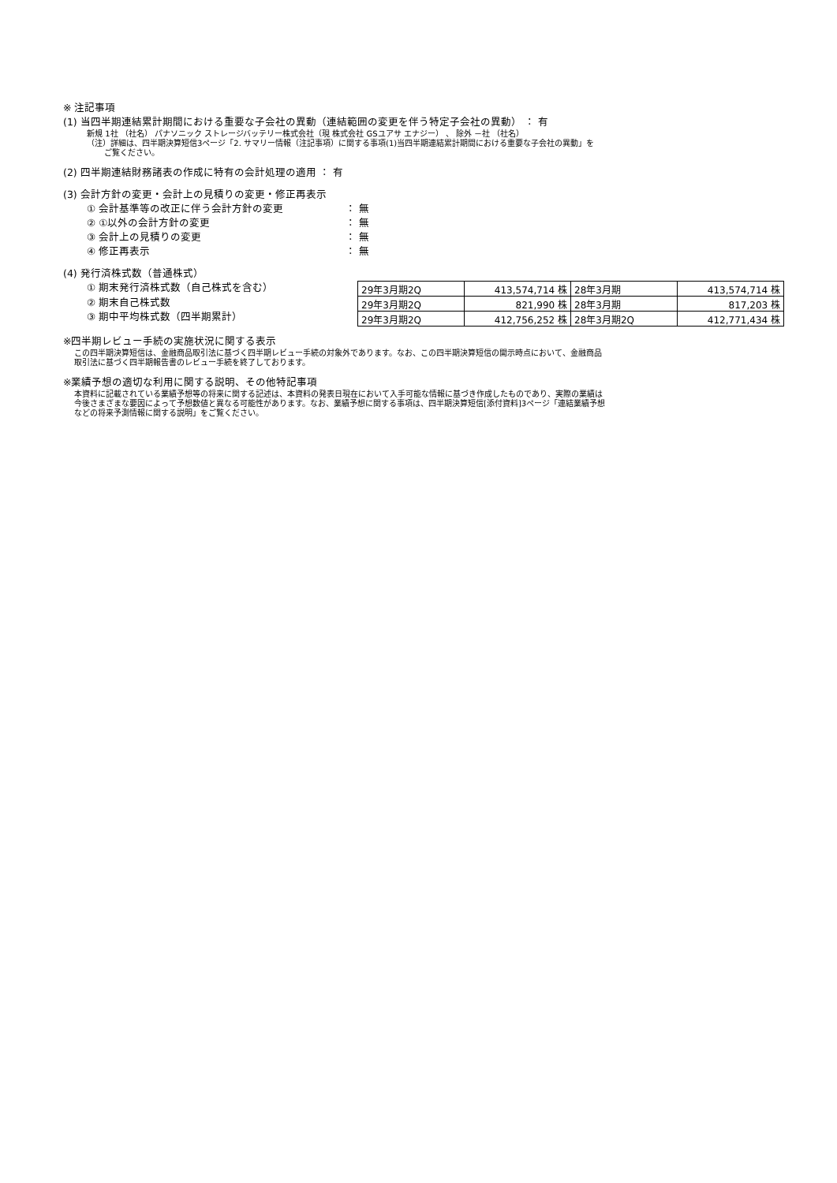※ 注記事項
(1) 当四半期連結累計期間における重要な子会社の異動（連結範囲の変更を伴う特定子会社の異動） ： 有
新規 1社 （社名） パナソニック ストレージバッテリー株式会社（現 株式会社 GSユアサ エナジー） 、 除外 －社 （社名）
（注）詳細は、四半期決算短信3ページ「2. サマリー情報（注記事項）に関する事項(1)当四半期連結累計期間における重要な子会社の異動」を
ご覧ください。
(2) 四半期連結財務諸表の作成に特有の会計処理の適用 ： 有
(3) 会計方針の変更・会計上の見積りの変更・修正再表示
① 会計基準等の改正に伴う会計方針の変更 ： 無
② ①以外の会計方針の変更 ： 無
③ 会計上の見積りの変更 ： 無
④ 修正再表示 ： 無
(4) 発行済株式数（普通株式）
① 期末発行済株式数（自己株式を含む）
② 期末自己株式数
③ 期中平均株式数（四半期累計）
| 29年3月期2Q | 413,574,714 株 | 28年3月期 | 413,574,714 株 |
| 29年3月期2Q | 821,990 株 | 28年3月期 | 817,203 株 |
| 29年3月期2Q | 412,756,252 株 | 28年3月期2Q | 412,771,434 株 |
※四半期レビュー手続の実施状況に関する表示
この四半期決算短信は、金融商品取引法に基づく四半期レビュー手続の対象外であります。なお、この四半期決算短信の開示時点において、金融商品
取引法に基づく四半期報告書のレビュー手続を終了しております。
※業績予想の適切な利用に関する説明、その他特記事項
本資料に記載されている業績予想等の将来に関する記述は、本資料の発表日現在において入手可能な情報に基づき作成したものであり、実際の業績は
今後さまざまな要因によって予想数値と異なる可能性があります。なお、業績予想に関する事項は、四半期決算短信[添付資料]3ページ「連結業績予想
などの将来予測情報に関する説明」をご覧ください。